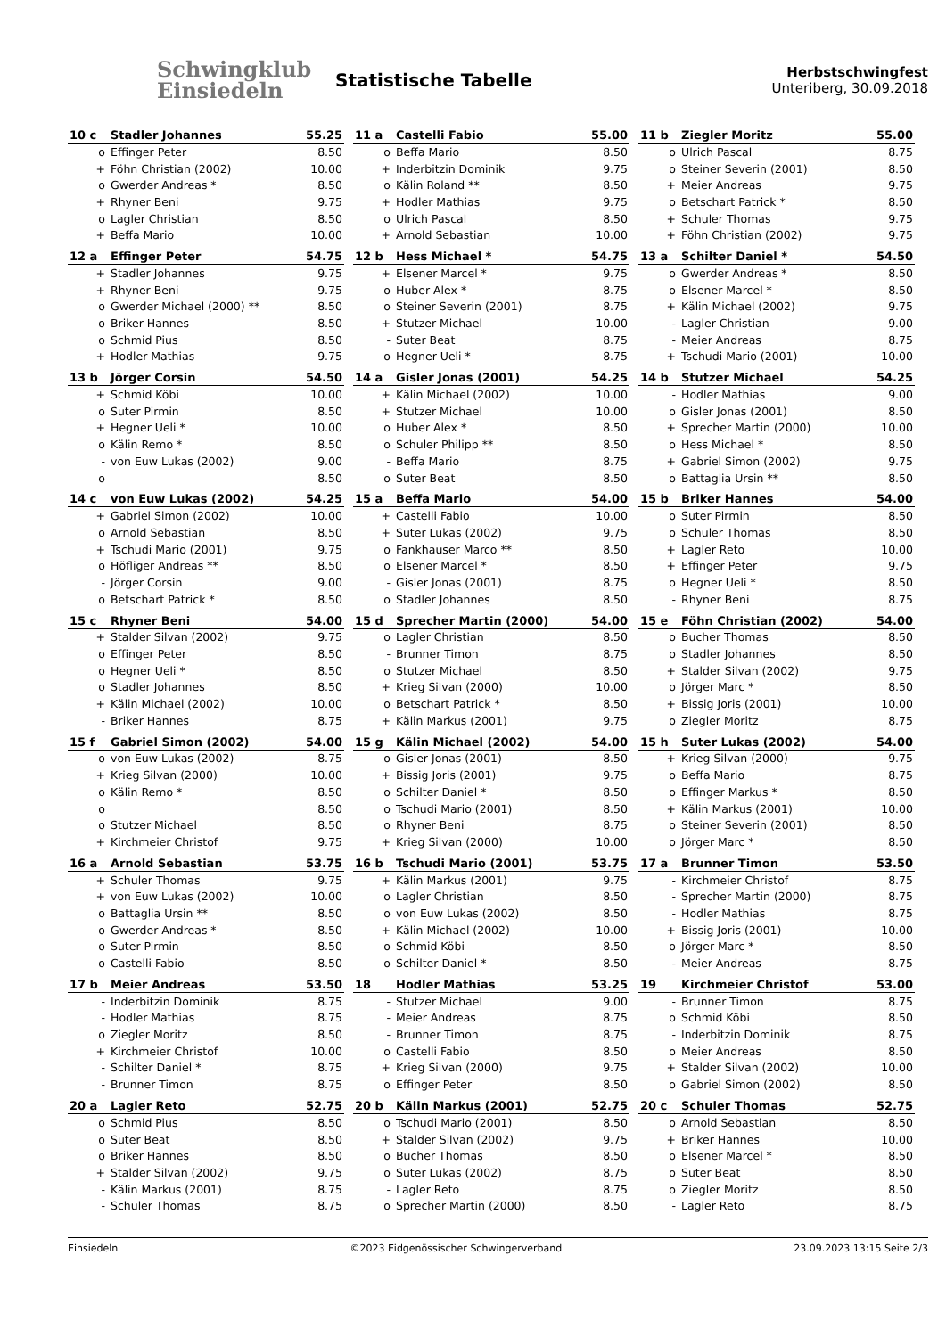Schwingklub
Einsiedeln
Statistische Tabelle
Herbstschwingfest
Unteriberg, 30.09.2018
| 10 c | Stadler Johannes | 55.25 |
| --- | --- | --- |
| o | Effinger Peter | 8.50 |
| + | Föhn Christian (2002) | 10.00 |
| o | Gwerder Andreas * | 8.50 |
| + | Rhyner Beni | 9.75 |
| o | Lagler Christian | 8.50 |
| + | Beffa Mario | 10.00 |
| 11 a | Castelli Fabio | 55.00 |
| --- | --- | --- |
| o | Beffa Mario | 8.50 |
| + | Inderbitzin Dominik | 9.75 |
| o | Kälin Roland ** | 8.50 |
| + | Hodler Mathias | 9.75 |
| o | Ulrich Pascal | 8.50 |
| + | Arnold Sebastian | 10.00 |
| 11 b | Ziegler Moritz | 55.00 |
| --- | --- | --- |
| o | Ulrich Pascal | 8.75 |
| o | Steiner Severin (2001) | 8.50 |
| + | Meier Andreas | 9.75 |
| o | Betschart Patrick * | 8.50 |
| + | Schuler Thomas | 9.75 |
| + | Föhn Christian (2002) | 9.75 |
| 12 a | Effinger Peter | 54.75 |
| --- | --- | --- |
| + | Stadler Johannes | 9.75 |
| + | Rhyner Beni | 9.75 |
| o | Gwerder Michael (2000) ** | 8.50 |
| o | Briker Hannes | 8.50 |
| o | Schmid Pius | 8.50 |
| + | Hodler Mathias | 9.75 |
| 12 b | Hess Michael * | 54.75 |
| --- | --- | --- |
| + | Elsener Marcel * | 9.75 |
| o | Huber Alex * | 8.75 |
| o | Steiner Severin (2001) | 8.75 |
| + | Stutzer Michael | 10.00 |
| - | Suter Beat | 8.75 |
| o | Hegner Ueli * | 8.75 |
| 13 a | Schilter Daniel * | 54.50 |
| --- | --- | --- |
| o | Gwerder Andreas * | 8.50 |
| o | Elsener Marcel * | 8.50 |
| + | Kälin Michael (2002) | 9.75 |
| - | Lagler Christian | 9.00 |
| - | Meier Andreas | 8.75 |
| + | Tschudi Mario (2001) | 10.00 |
| 13 b | Jörger Corsin | 54.50 |
| --- | --- | --- |
| + | Schmid Köbi | 10.00 |
| o | Suter Pirmin | 8.50 |
| + | Hegner Ueli * | 10.00 |
| o | Kälin Remo * | 8.50 |
| - | von Euw Lukas (2002) | 9.00 |
| o | | 8.50 |
| 14 a | Gisler Jonas (2001) | 54.25 |
| --- | --- | --- |
| + | Kälin Michael (2002) | 10.00 |
| + | Stutzer Michael | 10.00 |
| o | Huber Alex * | 8.50 |
| o | Schuler Philipp ** | 8.50 |
| - | Beffa Mario | 8.75 |
| o | Suter Beat | 8.50 |
| 14 b | Stutzer Michael | 54.25 |
| --- | --- | --- |
| - | Hodler Mathias | 9.00 |
| o | Gisler Jonas (2001) | 8.50 |
| + | Sprecher Martin (2000) | 10.00 |
| o | Hess Michael * | 8.50 |
| + | Gabriel Simon (2002) | 9.75 |
| o | Battaglia Ursin ** | 8.50 |
| 14 c | von Euw Lukas (2002) | 54.25 |
| --- | --- | --- |
| + | Gabriel Simon (2002) | 10.00 |
| o | Arnold Sebastian | 8.50 |
| + | Tschudi Mario (2001) | 9.75 |
| o | Höfliger Andreas ** | 8.50 |
| - | Jörger Corsin | 9.00 |
| o | Betschart Patrick * | 8.50 |
| 15 a | Beffa Mario | 54.00 |
| --- | --- | --- |
| + | Castelli Fabio | 10.00 |
| + | Suter Lukas (2002) | 9.75 |
| o | Fankhauser Marco ** | 8.50 |
| o | Elsener Marcel * | 8.50 |
| - | Gisler Jonas (2001) | 8.75 |
| o | Stadler Johannes | 8.50 |
| 15 b | Briker Hannes | 54.00 |
| --- | --- | --- |
| o | Suter Pirmin | 8.50 |
| o | Schuler Thomas | 8.50 |
| + | Lagler Reto | 10.00 |
| + | Effinger Peter | 9.75 |
| o | Hegner Ueli * | 8.50 |
| - | Rhyner Beni | 8.75 |
| 15 c | Rhyner Beni | 54.00 |
| --- | --- | --- |
| + | Stalder Silvan (2002) | 9.75 |
| o | Effinger Peter | 8.50 |
| o | Hegner Ueli * | 8.50 |
| o | Stadler Johannes | 8.50 |
| + | Kälin Michael (2002) | 10.00 |
| - | Briker Hannes | 8.75 |
| 15 d | Sprecher Martin (2000) | 54.00 |
| --- | --- | --- |
| o | Lagler Christian | 8.50 |
| - | Brunner Timon | 8.75 |
| o | Stutzer Michael | 8.50 |
| + | Krieg Silvan (2000) | 10.00 |
| o | Betschart Patrick * | 8.50 |
| + | Kälin Markus (2001) | 9.75 |
| 15 e | Föhn Christian (2002) | 54.00 |
| --- | --- | --- |
| o | Bucher Thomas | 8.50 |
| o | Stadler Johannes | 8.50 |
| + | Stalder Silvan (2002) | 9.75 |
| o | Jörger Marc * | 8.50 |
| + | Bissig Joris (2001) | 10.00 |
| o | Ziegler Moritz | 8.75 |
| 15 f | Gabriel Simon (2002) | 54.00 |
| --- | --- | --- |
| o | von Euw Lukas (2002) | 8.75 |
| + | Krieg Silvan (2000) | 10.00 |
| o | Kälin Remo * | 8.50 |
| o | | 8.50 |
| o | Stutzer Michael | 8.50 |
| + | Kirchmeier Christof | 9.75 |
| 15 g | Kälin Michael (2002) | 54.00 |
| --- | --- | --- |
| o | Gisler Jonas (2001) | 8.50 |
| + | Bissig Joris (2001) | 9.75 |
| o | Schilter Daniel * | 8.50 |
| o | Tschudi Mario (2001) | 8.50 |
| o | Rhyner Beni | 8.75 |
| + | Krieg Silvan (2000) | 10.00 |
| 15 h | Suter Lukas (2002) | 54.00 |
| --- | --- | --- |
| + | Krieg Silvan (2000) | 9.75 |
| o | Beffa Mario | 8.75 |
| o | Effinger Markus * | 8.50 |
| + | Kälin Markus (2001) | 10.00 |
| o | Steiner Severin (2001) | 8.50 |
| o | Jörger Marc * | 8.50 |
| 16 a | Arnold Sebastian | 53.75 |
| --- | --- | --- |
| + | Schuler Thomas | 9.75 |
| + | von Euw Lukas (2002) | 10.00 |
| o | Battaglia Ursin ** | 8.50 |
| o | Gwerder Andreas * | 8.50 |
| o | Suter Pirmin | 8.50 |
| o | Castelli Fabio | 8.50 |
| 16 b | Tschudi Mario (2001) | 53.75 |
| --- | --- | --- |
| + | Kälin Markus (2001) | 9.75 |
| o | Lagler Christian | 8.50 |
| o | von Euw Lukas (2002) | 8.50 |
| + | Kälin Michael (2002) | 10.00 |
| o | Schmid Köbi | 8.50 |
| o | Schilter Daniel * | 8.50 |
| 17 a | Brunner Timon | 53.50 |
| --- | --- | --- |
| - | Kirchmeier Christof | 8.75 |
| - | Sprecher Martin (2000) | 8.75 |
| - | Hodler Mathias | 8.75 |
| + | Bissig Joris (2001) | 10.00 |
| o | Jörger Marc * | 8.50 |
| - | Meier Andreas | 8.75 |
| 17 b | Meier Andreas | 53.50 |
| --- | --- | --- |
| - | Inderbitzin Dominik | 8.75 |
| - | Hodler Mathias | 8.75 |
| o | Ziegler Moritz | 8.50 |
| + | Kirchmeier Christof | 10.00 |
| - | Schilter Daniel * | 8.75 |
| - | Brunner Timon | 8.75 |
| 18 | Hodler Mathias | 53.25 |
| --- | --- | --- |
| - | Stutzer Michael | 9.00 |
| - | Meier Andreas | 8.75 |
| - | Brunner Timon | 8.75 |
| o | Castelli Fabio | 8.50 |
| + | Krieg Silvan (2000) | 9.75 |
| o | Effinger Peter | 8.50 |
| 19 | Kirchmeier Christof | 53.00 |
| --- | --- | --- |
| - | Brunner Timon | 8.75 |
| o | Schmid Köbi | 8.50 |
| - | Inderbitzin Dominik | 8.75 |
| o | Meier Andreas | 8.50 |
| + | Stalder Silvan (2002) | 10.00 |
| o | Gabriel Simon (2002) | 8.50 |
| 20 a | Lagler Reto | 52.75 |
| --- | --- | --- |
| o | Schmid Pius | 8.50 |
| o | Suter Beat | 8.50 |
| o | Briker Hannes | 8.50 |
| + | Stalder Silvan (2002) | 9.75 |
| - | Kälin Markus (2001) | 8.75 |
| - | Schuler Thomas | 8.75 |
| 20 b | Kälin Markus (2001) | 52.75 |
| --- | --- | --- |
| o | Tschudi Mario (2001) | 8.50 |
| + | Stalder Silvan (2002) | 9.75 |
| o | Bucher Thomas | 8.50 |
| o | Suter Lukas (2002) | 8.75 |
| - | Lagler Reto | 8.75 |
| o | Sprecher Martin (2000) | 8.50 |
| 20 c | Schuler Thomas | 52.75 |
| --- | --- | --- |
| o | Arnold Sebastian | 8.50 |
| + | Briker Hannes | 10.00 |
| o | Elsener Marcel * | 8.50 |
| o | Suter Beat | 8.50 |
| o | Ziegler Moritz | 8.50 |
| - | Lagler Reto | 8.75 |
Einsiedeln ©2023 Eidgenössischer Schwingerverband 23.09.2023 13:15 Seite 2/3